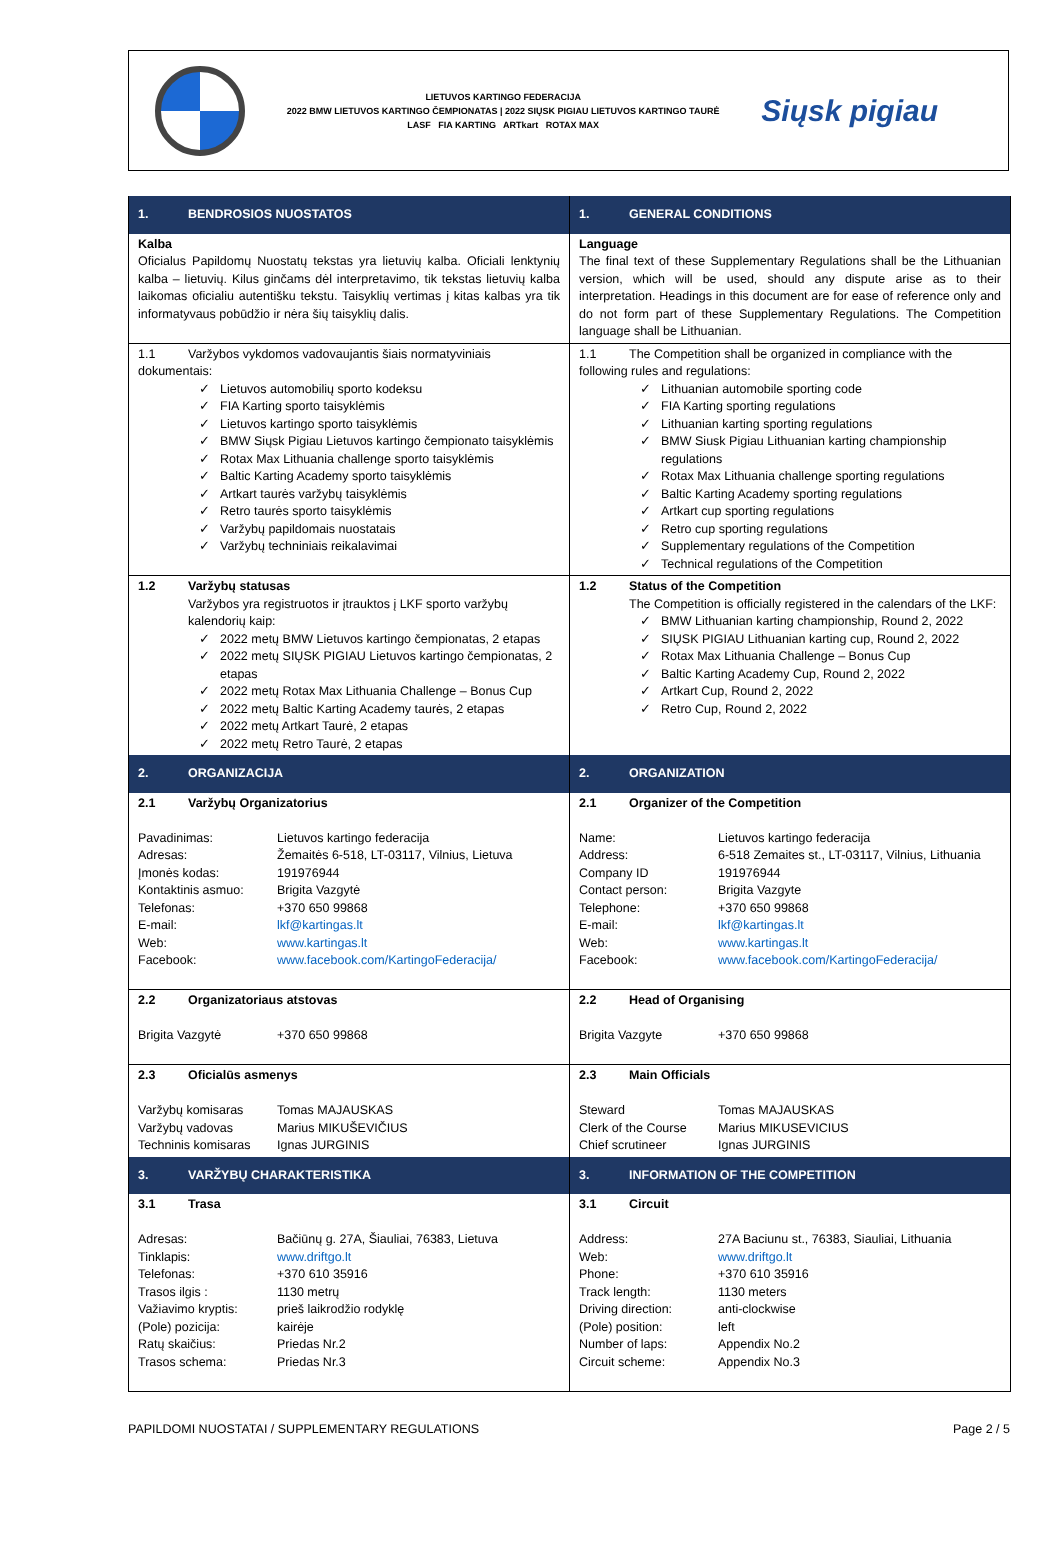LIETUVOS KARTINGO FEDERACIJA
2022 BMW LIETUVOS KARTINGO ČEMPIONATAS | 2022 SIŲSK PIGIAU LIETUVOS KARTINGO TAURĖ
LASF FIA KARTING ARTkart ROTAX MAX
Siųsk pigiau
| 1. BENDROSIOS NUOSTATOS | 1. GENERAL CONDITIONS |
| Kalba Oficialus Papildomų Nuostatų tekstas yra lietuvių kalba. Oficiali lenktynių kalba – lietuvių. Kilus ginčams dėl interpretavimo, tik tekstas lietuvių kalba laikomas oficialiu autentišku tekstu. Taisyklių vertimas į kitas kalbas yra tik informatyvaus pobūdžio ir nėra šių taisyklių dalis. | Language The final text of these Supplementary Regulations shall be the Lithuanian version, which will be used, should any dispute arise as to their interpretation. Headings in this document are for ease of reference only and do not form part of these Supplementary Regulations. The Competition language shall be Lithuanian. |
| 1.1 Varžybos vykdomos vadovaujantis šiais normatyviniais dokumentais: ✓ Lietuvos automobilių sporto kodeksu ✓ FIA Karting sporto taisyklėmis ✓ Lietuvos kartingo sporto taisyklėmis ✓ BMW Siųsk Pigiau Lietuvos kartingo čempionato taisyklėmis ✓ Rotax Max Lithuania challenge sporto taisyklėmis ✓ Baltic Karting Academy sporto taisyklėmis ✓ Artkart taurės varžybų taisyklėmis ✓ Retro taurės sporto taisyklėmis ✓ Varžybų papildomais nuostatais ✓ Varžybų techniniais reikalavimai | 1.1 The Competition shall be organized in compliance with the following rules and regulations: ✓ Lithuanian automobile sporting code ✓ FIA Karting sporting regulations ✓ Lithuanian karting sporting regulations ✓ BMW Siusk Pigiau Lithuanian karting championship regulations ✓ Rotax Max Lithuania challenge sporting regulations ✓ Baltic Karting Academy sporting regulations ✓ Artkart cup sporting regulations ✓ Retro cup sporting regulations ✓ Supplementary regulations of the Competition ✓ Technical regulations of the Competition |
| 1.2 Varžybų statusas Varžybos yra registruotos ir įtrauktos į LKF sporto varžybų kalendorių kaip: ✓ 2022 metų BMW Lietuvos kartingo čempionatas, 2 etapas ✓ 2022 metų SIŲSK PIGIAU Lietuvos kartingo čempionatas, 2 etapas ✓ 2022 metų Rotax Max Lithuania Challenge – Bonus Cup ✓ 2022 metų Baltic Karting Academy taurės, 2 etapas ✓ 2022 metų Artkart Taurė, 2 etapas ✓ 2022 metų Retro Taurė, 2 etapas | 1.2 Status of the Competition The Competition is officially registered in the calendars of the LKF: ✓ BMW Lithuanian karting championship, Round 2, 2022 ✓ SIŲSK PIGIAU Lithuanian karting cup, Round 2, 2022 ✓ Rotax Max Lithuania Challenge – Bonus Cup ✓ Baltic Karting Academy Cup, Round 2, 2022 ✓ Artkart Cup, Round 2, 2022 ✓ Retro Cup, Round 2, 2022 |
| 2. ORGANIZACIJA | 2. ORGANIZATION |
| 2.1 Varžybų Organizatorius Pavadinimas: Lietuvos kartingo federacija Adresas: Žemaitės 6-518, LT-03117, Vilnius, Lietuva Įmonės kodas: 191976944 Kontaktinis asmuo: Brigita Vazgytė Telefonas: +370 650 99868 E-mail: lkf@kartingas.lt Web: www.kartingas.lt Facebook: www.facebook.com/KartingoFederacija/ | 2.1 Organizer of the Competition Name: Lietuvos kartingo federacija Address: 6-518 Zemaites st., LT-03117, Vilnius, Lithuania Company ID 191976944 Contact person: Brigita Vazgyte Telephone: +370 650 99868 E-mail: lkf@kartingas.lt Web: www.kartingas.lt Facebook: www.facebook.com/KartingoFederacija/ |
| 2.2 Organizatoriaus atstovas Brigita Vazgytė +370 650 99868 | 2.2 Head of Organising Brigita Vazgyte +370 650 99868 |
| 2.3 Oficialūs asmenys Varžybų komisaras Tomas MAJAUSKAS Varžybų vadovas Marius MIKUŠEVIČIUS Techninis komisaras Ignas JURGINIS | 2.3 Main Officials Steward Tomas MAJAUSKAS Clerk of the Course Marius MIKUSEVICIUS Chief scrutineer Ignas JURGINIS |
| 3. VARŽYBŲ CHARAKTERISTIKA | 3. INFORMATION OF THE COMPETITION |
| 3.1 Trasa Adresas: Bačiūnų g. 27A, Šiauliai, 76383, Lietuva Tinklapis: www.driftgo.lt Telefonas: +370 610 35916 Trasos ilgis : 1130 metrų Važiavimo kryptis: prieš laikrodžio rodyklę (Pole) pozicija: kairėje Ratų skaičius: Priedas Nr.2 Trasos schema: Priedas Nr.3 | 3.1 Circuit Address: 27A Baciunu st., 76383, Siauliai, Lithuania Web: www.driftgo.lt Phone: +370 610 35916 Track length: 1130 meters Driving direction: anti-clockwise (Pole) position: left Number of laps: Appendix No.2 Circuit scheme: Appendix No.3 |
PAPILDOMI NUOSTATAI / SUPPLEMENTARY REGULATIONS Page 2 / 5